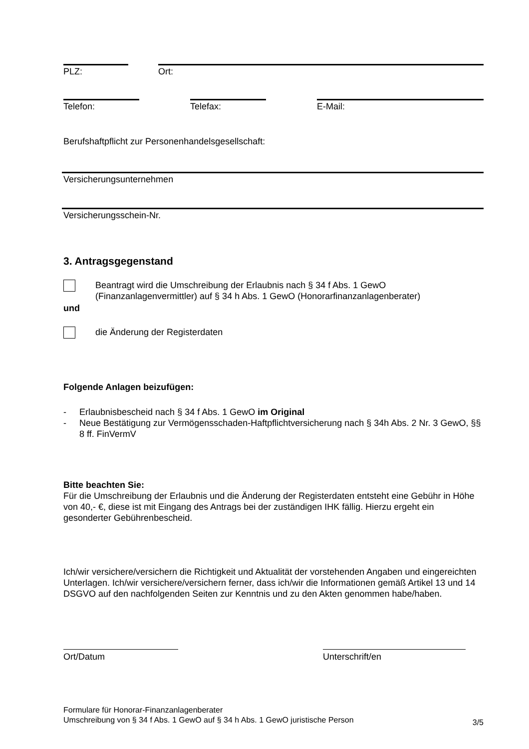PLZ: Ort:
Telefon: Telefax: E-Mail:
Berufshaftpflicht zur Personenhandelsgesellschaft:
Versicherungsunternehmen
Versicherungsschein-Nr.
3. Antragsgegenstand
Beantragt wird die Umschreibung der Erlaubnis nach § 34 f Abs. 1 GewO
(Finanzanlagenvermittler) auf § 34 h Abs. 1 GewO (Honorarfinanzanlagenberater)
und
die Änderung der Registerdaten
Folgende Anlagen beizufügen:
- Erlaubnisbescheid nach § 34 f Abs. 1 GewO im Original
- Neue Bestätigung zur Vermögensschaden-Haftpflichtversicherung nach § 34h Abs. 2 Nr. 3 GewO, §§ 8 ff. FinVermV
Bitte beachten Sie:
Für die Umschreibung der Erlaubnis und die Änderung der Registerdaten entsteht eine Gebühr in Höhe von 40,- €, diese ist mit Eingang des Antrags bei der zuständigen IHK fällig. Hierzu ergeht ein gesonderter Gebührenbescheid.
Ich/wir versichere/versichern die Richtigkeit und Aktualität der vorstehenden Angaben und eingereichten Unterlagen. Ich/wir versichere/versichern ferner, dass ich/wir die Informationen gemäß Artikel 13 und 14 DSGVO auf den nachfolgenden Seiten zur Kenntnis und zu den Akten genommen habe/haben.
Ort/Datum Unterschrift/en
Formulare für Honorar-Finanzanlagenberater
Umschreibung von § 34 f Abs. 1 GewO auf § 34 h Abs. 1 GewO juristische Person
3/5